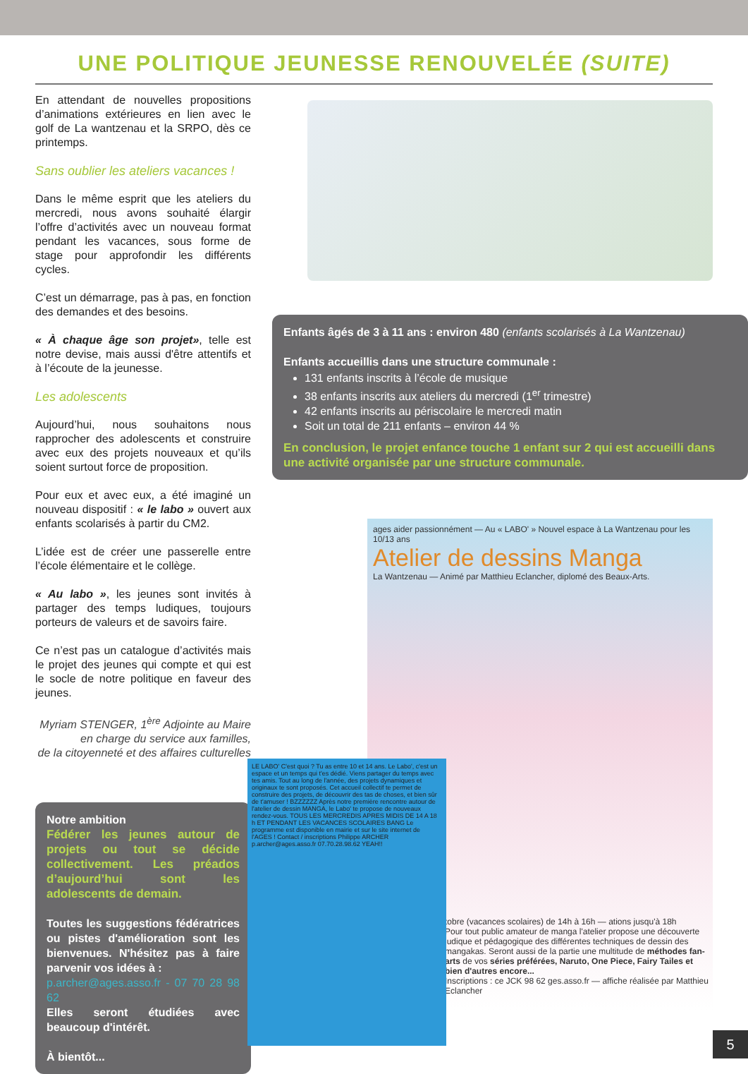UNE POLITIQUE JEUNESSE RENOUVELÉE (SUITE)
En attendant de nouvelles propositions d’animations extérieures en lien avec le golf de La wantzenau et la SRPO, dès ce printemps.
Sans oublier les ateliers vacances !
Dans le même esprit que les ateliers du mercredi, nous avons souhaité élargir l’offre d’activités avec un nouveau format pendant les vacances, sous forme de stage pour approfondir les différents cycles.
C’est un démarrage, pas à pas, en fonction des demandes et des besoins.
« À chaque âge son projet», telle est notre devise, mais aussi d'être attentifs et à l’écoute de la jeunesse.
Les adolescents
Aujourd’hui, nous souhaitons nous rapprocher des adolescents et construire avec eux des projets nouveaux et qu’ils soient surtout force de proposition.
Pour eux et avec eux, a été imaginé un nouveau dispositif : « le labo » ouvert aux enfants scolarisés à partir du CM2.
L’idée est de créer une passerelle entre l’école élémentaire et le collège.
« Au labo », les jeunes sont invités à partager des temps ludiques, toujours porteurs de valeurs et de savoirs faire.
Ce n’est pas un catalogue d’activités mais le projet des jeunes qui compte et qui est le socle de notre politique en faveur des jeunes.
Myriam STENGER, 1<sup>ère</sup> Adjointe au Maire
en charge du service aux familles,
de la citoyenneté et des affaires culturelles
Notre ambition
Fédérer les jeunes autour de projets ou tout se décide collectivement. Les préados d’aujourd’hui sont les adolescents de demain.
Toutes les suggestions fédératrices ou pistes d'amélioration sont les bienvenues. N'hésitez pas à faire parvenir vos idées à :
p.archer@ages.asso.fr - 07 70 28 98 62
Elles seront étudiées avec beaucoup d'intérêt.
À bientôt...
Enfants âgés de 3 à 11 ans : environ 480 (enfants scolarisés à La Wantzenau)
Enfants accueillis dans une structure communale :
131 enfants inscrits à l’école de musique
38 enfants inscrits aux ateliers du mercredi (1<sup>er</sup> trimestre)
42 enfants inscrits au périscolaire le mercredi matin
Soit un total de 211 enfants – environ 44 %
En conclusion, le projet enfance touche 1 enfant sur 2 qui est accueilli dans une activité organisée par une structure communale.
ages aider passionnément — Au « LABO' » Nouvel espace à La Wantzenau pour les 10/13 ans
Atelier de dessins Manga
La Wantzenau — Animé par Matthieu Eclancher, diplomé des Beaux-Arts.
tobre (vacances scolaires) de 14h à 16h — ations jusqu'à 18h
Pour tout public amateur de manga l'atelier propose une découverte ludique et pédagogique des différentes techniques de dessin des mangakas. Seront aussi de la partie une multitude de méthodes fan-arts de vos séries préférées, Naruto, One Piece, Fairy Tailes et bien d'autres encore...
Inscriptions : ce JCK 98 62 ges.asso.fr — affiche réalisée par Matthieu Eclancher
LE LABO' C'est quoi ? Tu as entre 10 et 14 ans. Le Labo', c'est un espace et un temps qui t'es dédié. Viens partager du temps avec tes amis. Tout au long de l'année, des projets dynamiques et originaux te sont proposés. Cet accueil collectif te permet de construire des projets, de découvrir des tas de choses, et bien sûr de t'amuser ! BZZZZZZ Après notre première rencontre autour de l'atelier de dessin MANGA, le Labo' te propose de nouveaux rendez-vous. TOUS LES MERCREDIS APRES MIDIS DE 14 A 18 h ET PENDANT LES VACANCES SCOLAIRES BANG Le programme est disponible en mairie et sur le site internet de l'AGES ! Contact / inscriptions Philippe ARCHER p.archer@ages.asso.fr 07.70.28.98.62 YEAH!!
5